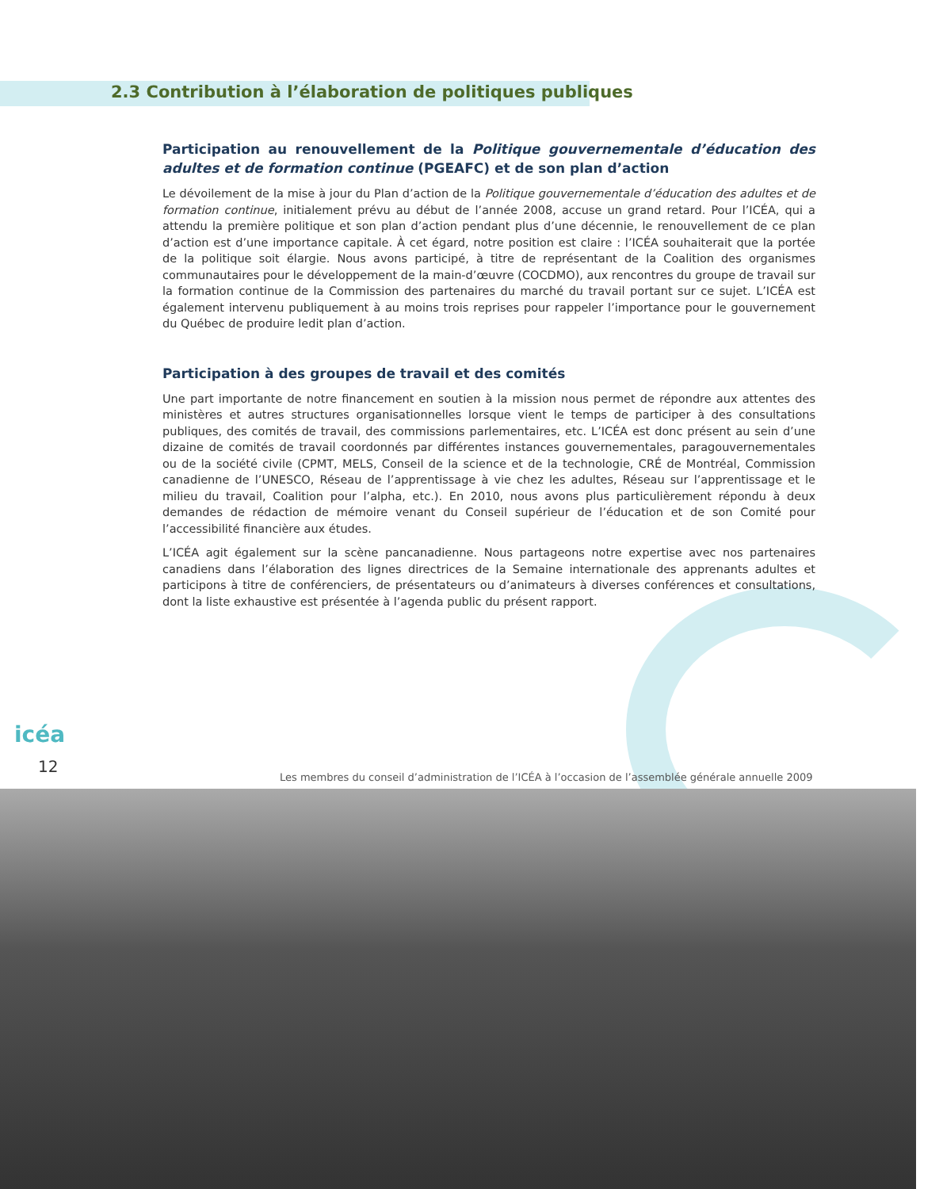2.3 Contribution à l’élaboration de politiques publiques
Participation au renouvellement de la Politique gouvernementale d’éducation des adultes et de formation continue (PGEAFC) et de son plan d’action
Le dévoilement de la mise à jour du Plan d’action de la Politique gouvernementale d’éducation des adultes et de formation continue, initialement prévu au début de l’année 2008, accuse un grand retard. Pour l’ICÉA, qui a attendu la première politique et son plan d’action pendant plus d’une décennie, le renouvellement de ce plan d’action est d’une importance capitale. À cet égard, notre position est claire : l’ICÉA souhaiterait que la portée de la politique soit élargie. Nous avons participé, à titre de représentant de la Coalition des organismes communautaires pour le développement de la main-d’œuvre (COCDMO), aux rencontres du groupe de travail sur la formation continue de la Commission des partenaires du marché du travail portant sur ce sujet. L’ICÉA est également intervenu publiquement à au moins trois reprises pour rappeler l’importance pour le gouvernement du Québec de produire ledit plan d’action.
Participation à des groupes de travail et des comités
Une part importante de notre financement en soutien à la mission nous permet de répondre aux attentes des ministères et autres structures organisationnelles lorsque vient le temps de participer à des consultations publiques, des comités de travail, des commissions parlementaires, etc. L’ICÉA est donc présent au sein d’une dizaine de comités de travail coordonnés par différentes instances gouvernementales, paragouvernementales ou de la société civile (CPMT, MELS, Conseil de la science et de la technologie, CRÉ de Montréal, Commission canadienne de l’UNESCO, Réseau de l’apprentissage à vie chez les adultes, Réseau sur l’apprentissage et le milieu du travail, Coalition pour l’alpha, etc.). En 2010, nous avons plus particulièrement répondu à deux demandes de rédaction de mémoire venant du Conseil supérieur de l’éducation et de son Comité pour l’accessibilité financière aux études.
L’ICÉA agit également sur la scène pancanadienne. Nous partageons notre expertise avec nos partenaires canadiens dans l’élaboration des lignes directrices de la Semaine internationale des apprenants adultes et participons à titre de conférenciers, de présentateurs ou d’animateurs à diverses conférences et consultations, dont la liste exhaustive est présentée à l’agenda public du présent rapport.
icéa
12
Les membres du conseil d’administration de l’ICÉA à l’occasion de l’assemblée générale annuelle 2009